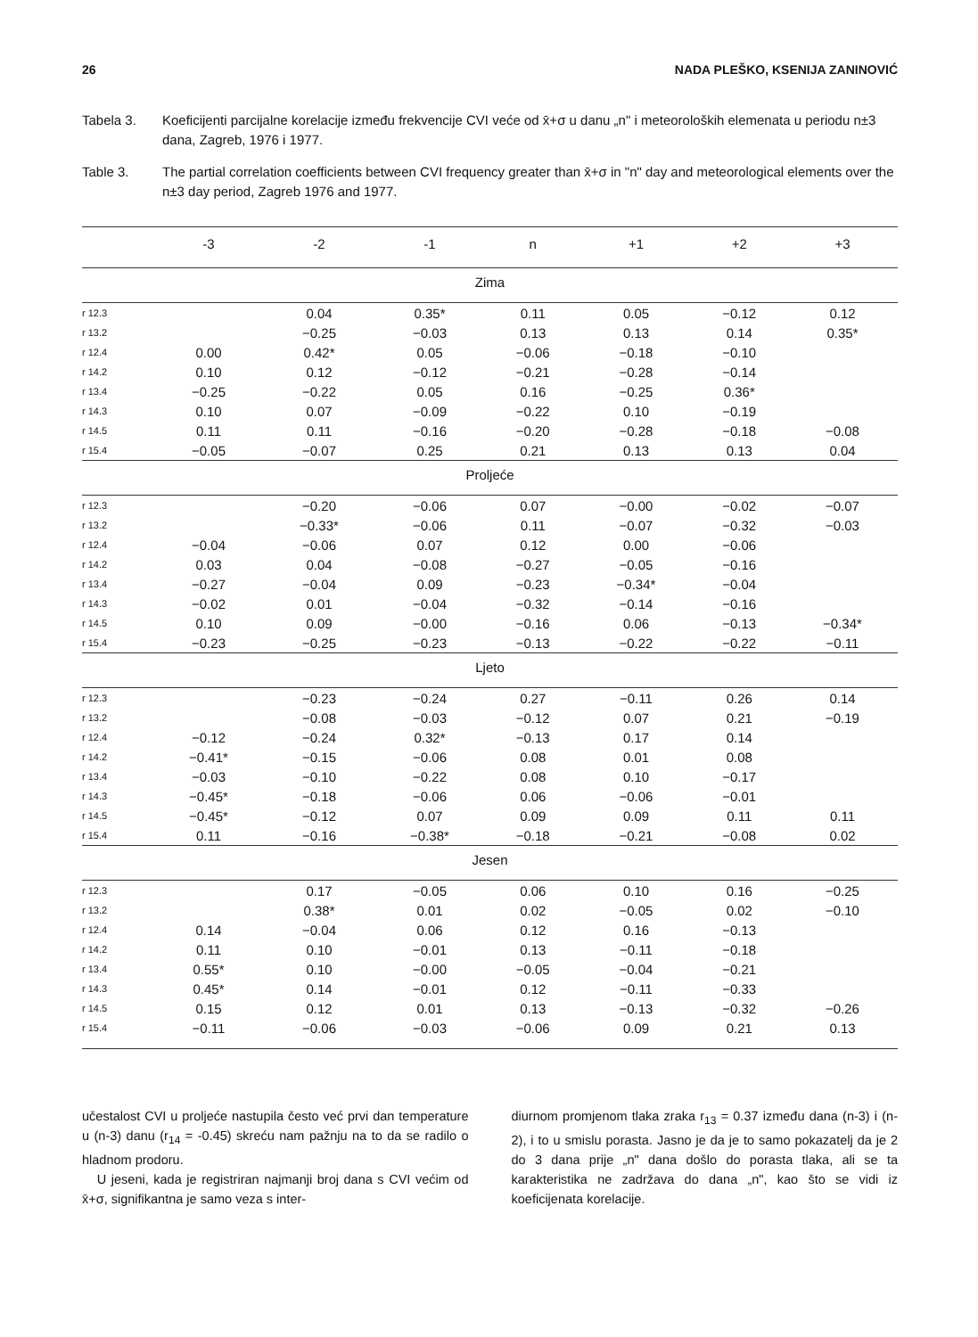26 NADA PLEŠKO, KSENIJA ZANINOVIĆ
Tabela 3. Koeficijenti parcijalne korelacije između frekvencije CVI veće od x̄+σ u danu „n" i meteoroloških elemenata u periodu n±3 dana, Zagreb, 1976 i 1977.
Table 3. The partial correlation coefficients between CVI frequency greater than x̄+σ in "n" day and meteorological elements over the n±3 day period, Zagreb 1976 and 1977.
| | -3 | -2 | -1 | n | +1 | +2 | +3 |
| --- | --- | --- | --- | --- | --- | --- | --- |
| Zima | | | | | | | |
| r 12.3 | | 0.04 | 0.35* | 0.11 | 0.05 | −0.12 | 0.12 |
| r 13.2 | | −0.25 | −0.03 | 0.13 | 0.13 | 0.14 | 0.35* |
| r 12.4 | 0.00 | 0.42* | 0.05 | −0.06 | −0.18 | −0.10 | |
| r 14.2 | 0.10 | 0.12 | −0.12 | −0.21 | −0.28 | −0.14 | |
| r 13.4 | −0.25 | −0.22 | 0.05 | 0.16 | −0.25 | 0.36* | |
| r 14.3 | 0.10 | 0.07 | −0.09 | −0.22 | 0.10 | −0.19 | |
| r 14.5 | 0.11 | 0.11 | −0.16 | −0.20 | −0.28 | −0.18 | −0.08 |
| r 15.4 | −0.05 | −0.07 | 0.25 | 0.21 | 0.13 | 0.13 | 0.04 |
| Proljeće | | | | | | | |
| r 12.3 | | −0.20 | −0.06 | 0.07 | −0.00 | −0.02 | −0.07 |
| r 13.2 | | −0.33* | −0.06 | 0.11 | −0.07 | −0.32 | −0.03 |
| r 12.4 | −0.04 | −0.06 | 0.07 | 0.12 | 0.00 | −0.06 | |
| r 14.2 | 0.03 | 0.04 | −0.08 | −0.27 | −0.05 | −0.16 | |
| r 13.4 | −0.27 | −0.04 | 0.09 | −0.23 | −0.34* | −0.04 | |
| r 14.3 | −0.02 | 0.01 | −0.04 | −0.32 | −0.14 | −0.16 | |
| r 14.5 | 0.10 | 0.09 | −0.00 | −0.16 | 0.06 | −0.13 | −0.34* |
| r 15.4 | −0.23 | −0.25 | −0.23 | −0.13 | −0.22 | −0.22 | −0.11 |
| Ljeto | | | | | | | |
| r 12.3 | | −0.23 | −0.24 | 0.27 | −0.11 | 0.26 | 0.14 |
| r 13.2 | | −0.08 | −0.03 | −0.12 | 0.07 | 0.21 | −0.19 |
| r 12.4 | −0.12 | −0.24 | 0.32* | −0.13 | 0.17 | 0.14 | |
| r 14.2 | −0.41* | −0.15 | −0.06 | 0.08 | 0.01 | 0.08 | |
| r 13.4 | −0.03 | −0.10 | −0.22 | 0.08 | 0.10 | −0.17 | |
| r 14.3 | −0.45* | −0.18 | −0.06 | 0.06 | −0.06 | −0.01 | |
| r 14.5 | −0.45* | −0.12 | 0.07 | 0.09 | 0.09 | 0.11 | 0.11 |
| r 15.4 | 0.11 | −0.16 | −0.38* | −0.18 | −0.21 | −0.08 | 0.02 |
| Jesen | | | | | | | |
| r 12.3 | | 0.17 | −0.05 | 0.06 | 0.10 | 0.16 | −0.25 |
| r 13.2 | | 0.38* | 0.01 | 0.02 | −0.05 | 0.02 | −0.10 |
| r 12.4 | 0.14 | −0.04 | 0.06 | 0.12 | 0.16 | −0.13 | |
| r 14.2 | 0.11 | 0.10 | −0.01 | 0.13 | −0.11 | −0.18 | |
| r 13.4 | 0.55* | 0.10 | −0.00 | −0.05 | −0.04 | −0.21 | |
| r 14.3 | 0.45* | 0.14 | −0.01 | 0.12 | −0.11 | −0.33 | |
| r 14.5 | 0.15 | 0.12 | 0.01 | 0.13 | −0.13 | −0.32 | −0.26 |
| r 15.4 | −0.11 | −0.06 | −0.03 | −0.06 | 0.09 | 0.21 | 0.13 |
učestalost CVI u proljeće nastupila često već prvi dan temperature u (n-3) danu (r<sub>14</sub> = -0.45) skreću nam pažnju na to da se radilo o hladnom prodoru.
U jeseni, kada je registriran najmanji broj dana s CVI većim od x̄+σ, signifikantna je samo veza s inter-
diurnom promjenom tlaka zraka r<sub>13</sub> = 0.37 između dana (n-3) i (n-2), i to u smislu porasta. Jasno je da je to samo pokazatelj da je 2 do 3 dana prije „n" dana došlo do porasta tlaka, ali se ta karakteristika ne zadržava do dana „n", kao što se vidi iz koeficijenata korelacije.